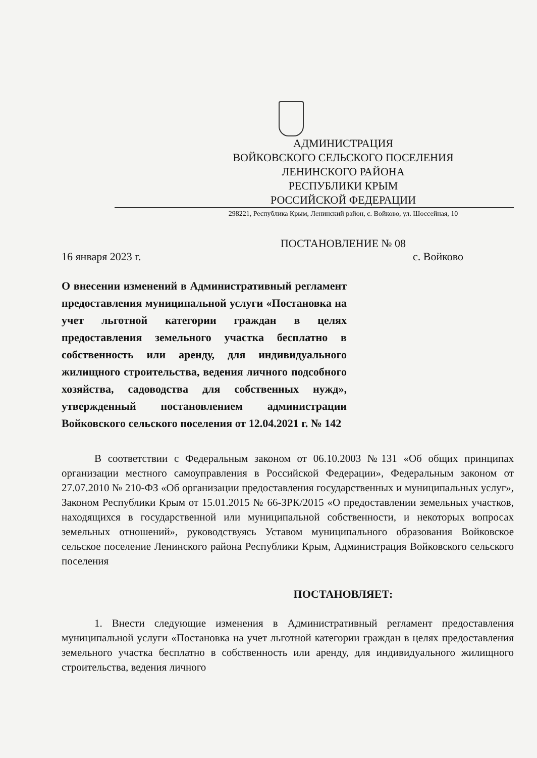АДМИНИСТРАЦИЯ
ВОЙКОВСКОГО СЕЛЬСКОГО ПОСЕЛЕНИЯ
ЛЕНИНСКОГО РАЙОНА
РЕСПУБЛИКИ КРЫМ
РОССИЙСКОЙ ФЕДЕРАЦИИ
298221, Республика Крым, Ленинский район, с. Войково, ул. Шоссейная, 10
ПОСТАНОВЛЕНИЕ № 08
16 января 2023 г. с. Войково
О внесении изменений в Административный регламент предоставления муниципальной услуги «Постановка на учет льготной категории граждан в целях предоставления земельного участка бесплатно в собственность или аренду, для индивидуального жилищного строительства, ведения личного подсобного хозяйства, садоводства для собственных нужд», утвержденный постановлением администрации Войковского сельского поселения от 12.04.2021 г. № 142
В соответствии с Федеральным законом от 06.10.2003 №131 «Об общих принципах организации местного самоуправления в Российской Федерации», Федеральным законом от 27.07.2010 № 210-ФЗ «Об организации предоставления государственных и муниципальных услуг», Законом Республики Крым от 15.01.2015 № 66-ЗРК/2015 «О предоставлении земельных участков, находящихся в государственной или муниципальной собственности, и некоторых вопросах земельных отношений», руководствуясь Уставом муниципального образования Войковское сельское поселение Ленинского района Республики Крым, Администрация Войковского сельского поселения
ПОСТАНОВЛЯЕТ:
1. Внести следующие изменения в Административный регламент предоставления муниципальной услуги «Постановка на учет льготной категории граждан в целях предоставления земельного участка бесплатно в собственность или аренду, для индивидуального жилищного строительства, ведения личного